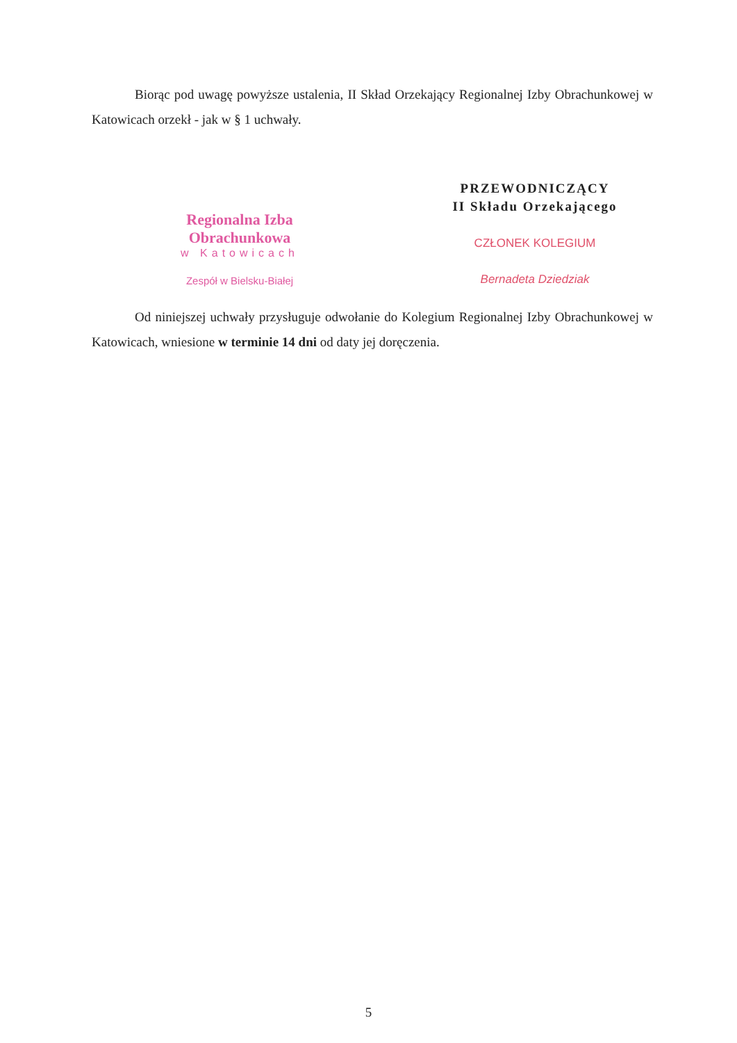Biorąc pod uwagę powyższe ustalenia, II Skład Orzekający Regionalnej Izby Obrachunkowej w Katowicach orzekł - jak w § 1 uchwały.
Regionalna Izba Obrachunkowa
w Katowicach
Zespół w Bielsku-Białej
PRZEWODNICZĄCY
II Składu Orzekającego
CZŁONEK KOLEGIUM
Bernadeta Dziedziak
Od niniejszej uchwały przysługuje odwołanie do Kolegium Regionalnej Izby Obrachunkowej w Katowicach, wniesione w terminie 14 dni od daty jej doręczenia.
5